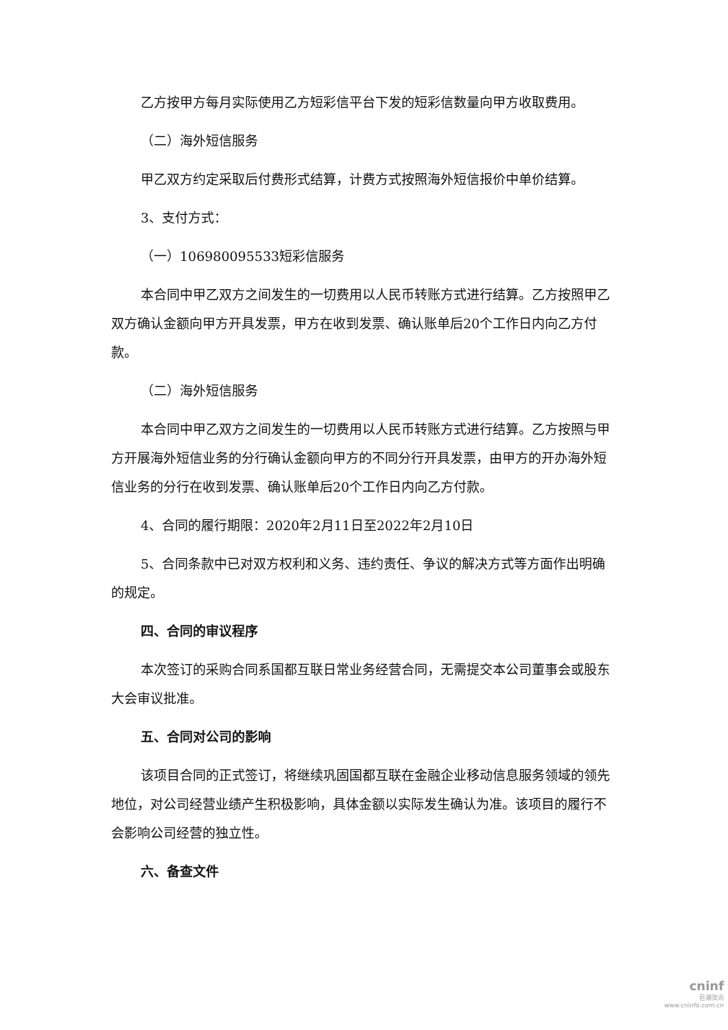乙方按甲方每月实际使用乙方短彩信平台下发的短彩信数量向甲方收取费用。
（二）海外短信服务
甲乙双方约定采取后付费形式结算，计费方式按照海外短信报价中单价结算。
3、支付方式：
（一）106980095533短彩信服务
本合同中甲乙双方之间发生的一切费用以人民币转账方式进行结算。乙方按照甲乙双方确认金额向甲方开具发票，甲方在收到发票、确认账单后20个工作日内向乙方付款。
（二）海外短信服务
本合同中甲乙双方之间发生的一切费用以人民币转账方式进行结算。乙方按照与甲方开展海外短信业务的分行确认金额向甲方的不同分行开具发票，由甲方的开办海外短信业务的分行在收到发票、确认账单后20个工作日内向乙方付款。
4、合同的履行期限：2020年2月11日至2022年2月10日
5、合同条款中已对双方权利和义务、违约责任、争议的解决方式等方面作出明确的规定。
四、合同的审议程序
本次签订的采购合同系国都互联日常业务经营合同，无需提交本公司董事会或股东大会审议批准。
五、合同对公司的影响
该项目合同的正式签订，将继续巩固国都互联在金融企业移动信息服务领域的领先地位，对公司经营业绩产生积极影响，具体金额以实际发生确认为准。该项目的履行不会影响公司经营的独立性。
六、备查文件
cninf
巨潮资讯
www.cninfo.com.cn